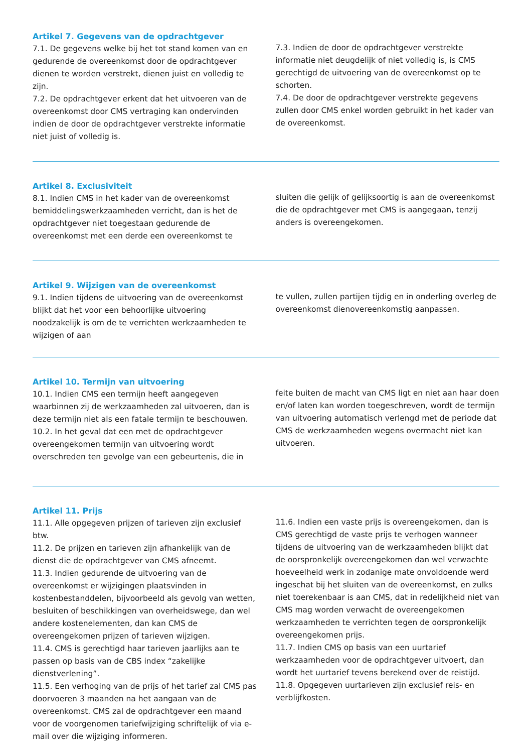Artikel 7. Gegevens van de opdrachtgever
7.1. De gegevens welke bij het tot stand komen van en gedurende de overeenkomst door de opdrachtgever dienen te worden verstrekt, dienen juist en volledig te zijn.
7.2. De opdrachtgever erkent dat het uitvoeren van de overeenkomst door CMS vertraging kan ondervinden indien de door de opdrachtgever verstrekte informatie niet juist of volledig is.
7.3. Indien de door de opdrachtgever verstrekte informatie niet deugdelijk of niet volledig is, is CMS gerechtigd de uitvoering van de overeenkomst op te schorten.
7.4. De door de opdrachtgever verstrekte gegevens zullen door CMS enkel worden gebruikt in het kader van de overeenkomst.
Artikel 8. Exclusiviteit
8.1. Indien CMS in het kader van de overeenkomst bemiddelingswerkzaamheden verricht, dan is het de opdrachtgever niet toegestaan gedurende de overeenkomst met een derde een overeenkomst te
sluiten die gelijk of gelijksoortig is aan de overeenkomst die de opdrachtgever met CMS is aangegaan, tenzij anders is overeengekomen.
Artikel 9. Wijzigen van de overeenkomst
9.1. Indien tijdens de uitvoering van de overeenkomst blijkt dat het voor een behoorlijke uitvoering noodzakelijk is om de te verrichten werkzaamheden te wijzigen of aan
te vullen, zullen partijen tijdig en in onderling overleg de overeenkomst dienovereenkomstig aanpassen.
Artikel 10. Termijn van uitvoering
10.1. Indien CMS een termijn heeft aangegeven waarbinnen zij de werkzaamheden zal uitvoeren, dan is deze termijn niet als een fatale termijn te beschouwen.
10.2. In het geval dat een met de opdrachtgever overeengekomen termijn van uitvoering wordt overschreden ten gevolge van een gebeurtenis, die in
feite buiten de macht van CMS ligt en niet aan haar doen en/of laten kan worden toegeschreven, wordt de termijn van uitvoering automatisch verlengd met de periode dat CMS de werkzaamheden wegens overmacht niet kan uitvoeren.
Artikel 11. Prijs
11.1. Alle opgegeven prijzen of tarieven zijn exclusief btw.
11.2. De prijzen en tarieven zijn afhankelijk van de dienst die de opdrachtgever van CMS afneemt.
11.3. Indien gedurende de uitvoering van de overeenkomst er wijzigingen plaatsvinden in kostenbestanddelen, bijvoorbeeld als gevolg van wetten, besluiten of beschikkingen van overheidswege, dan wel andere kostenelementen, dan kan CMS de overeengekomen prijzen of tarieven wijzigen.
11.4. CMS is gerechtigd haar tarieven jaarlijks aan te passen op basis van de CBS index “zakelijke dienstverlening”.
11.5. Een verhoging van de prijs of het tarief zal CMS pas doorvoeren 3 maanden na het aangaan van de overeenkomst. CMS zal de opdrachtgever een maand voor de voorgenomen tariefwijziging schriftelijk of via e-mail over die wijziging informeren.
11.6. Indien een vaste prijs is overeengekomen, dan is CMS gerechtigd de vaste prijs te verhogen wanneer tijdens de uitvoering van de werkzaamheden blijkt dat de oorspronkelijk overeengekomen dan wel verwachte hoeveelheid werk in zodanige mate onvoldoende werd ingeschat bij het sluiten van de overeenkomst, en zulks niet toerekenbaar is aan CMS, dat in redelijkheid niet van CMS mag worden verwacht de overeengekomen werkzaamheden te verrichten tegen de oorspronkelijk overeengekomen prijs.
11.7. Indien CMS op basis van een uurtarief werkzaamheden voor de opdrachtgever uitvoert, dan wordt het uurtarief tevens berekend over de reistijd.
11.8. Opgegeven uurtarieven zijn exclusief reis- en verblijfkosten.